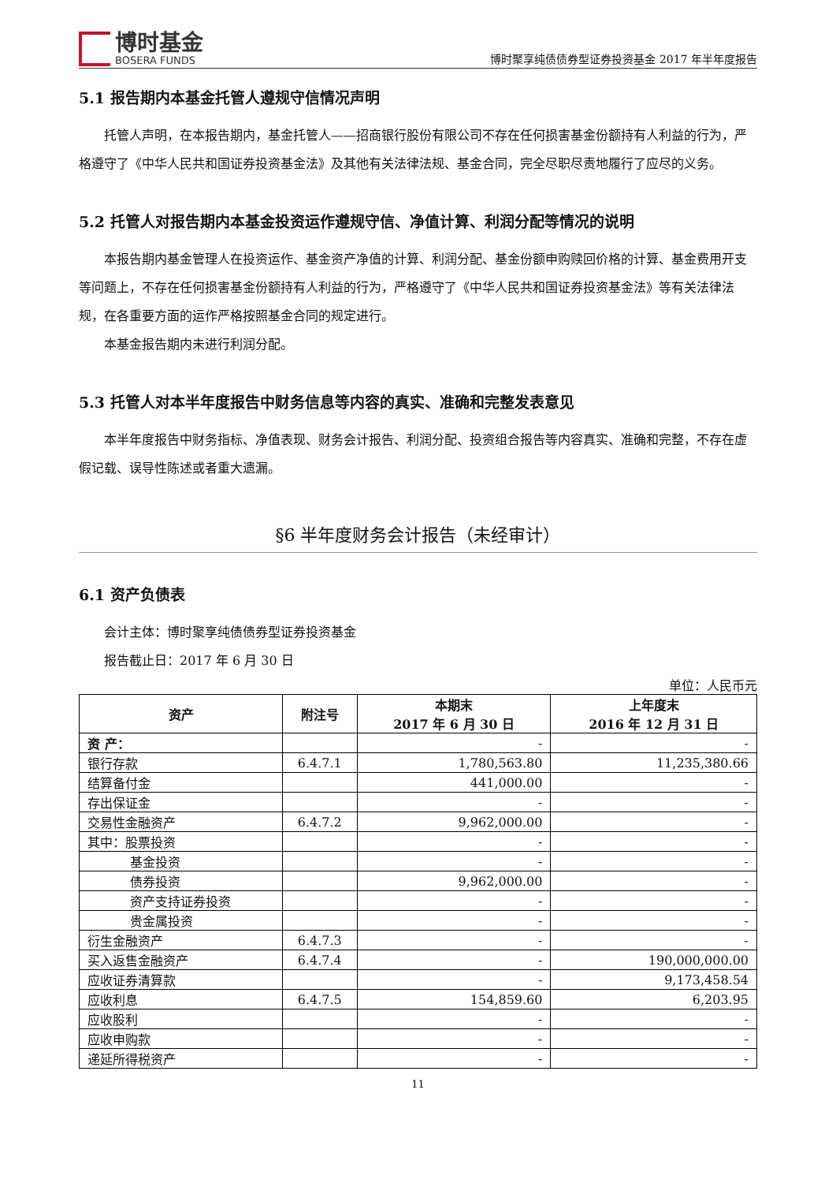博时基金
BOSERA FUNDS
博时聚享纯债债券型证券投资基金 2017 年半年度报告
5.1 报告期内本基金托管人遵规守信情况声明
托管人声明，在本报告期内，基金托管人——招商银行股份有限公司不存在任何损害基金份额持有人利益的行为，严格遵守了《中华人民共和国证券投资基金法》及其他有关法律法规、基金合同，完全尽职尽责地履行了应尽的义务。
5.2 托管人对报告期内本基金投资运作遵规守信、净值计算、利润分配等情况的说明
本报告期内基金管理人在投资运作、基金资产净值的计算、利润分配、基金份额申购赎回价格的计算、基金费用开支等问题上，不存在任何损害基金份额持有人利益的行为，严格遵守了《中华人民共和国证券投资基金法》等有关法律法规，在各重要方面的运作严格按照基金合同的规定进行。
本基金报告期内未进行利润分配。
5.3 托管人对本半年度报告中财务信息等内容的真实、准确和完整发表意见
本半年度报告中财务指标、净值表现、财务会计报告、利润分配、投资组合报告等内容真实、准确和完整，不存在虚假记载、误导性陈述或者重大遗漏。
§6 半年度财务会计报告（未经审计）
6.1 资产负债表
会计主体：博时聚享纯债债券型证券投资基金
报告截止日：2017 年 6 月 30 日
单位：人民币元
| 资产 | 附注号 | 本期末 2017 年 6 月 30 日 | 上年度末 2016 年 12 月 31 日 |
| --- | --- | --- | --- |
| 资 产： | | - | - |
| 银行存款 | 6.4.7.1 | 1,780,563.80 | 11,235,380.66 |
| 结算备付金 | | 441,000.00 | - |
| 存出保证金 | | - | - |
| 交易性金融资产 | 6.4.7.2 | 9,962,000.00 | - |
| 其中：股票投资 | | - | - |
| 基金投资 | | - | - |
| 债券投资 | | 9,962,000.00 | - |
| 资产支持证券投资 | | - | - |
| 贵金属投资 | | - | - |
| 衍生金融资产 | 6.4.7.3 | - | - |
| 买入返售金融资产 | 6.4.7.4 | - | 190,000,000.00 |
| 应收证券清算款 | | - | 9,173,458.54 |
| 应收利息 | 6.4.7.5 | 154,859.60 | 6,203.95 |
| 应收股利 | | - | - |
| 应收申购款 | | - | - |
| 递延所得税资产 | | - | - |
11